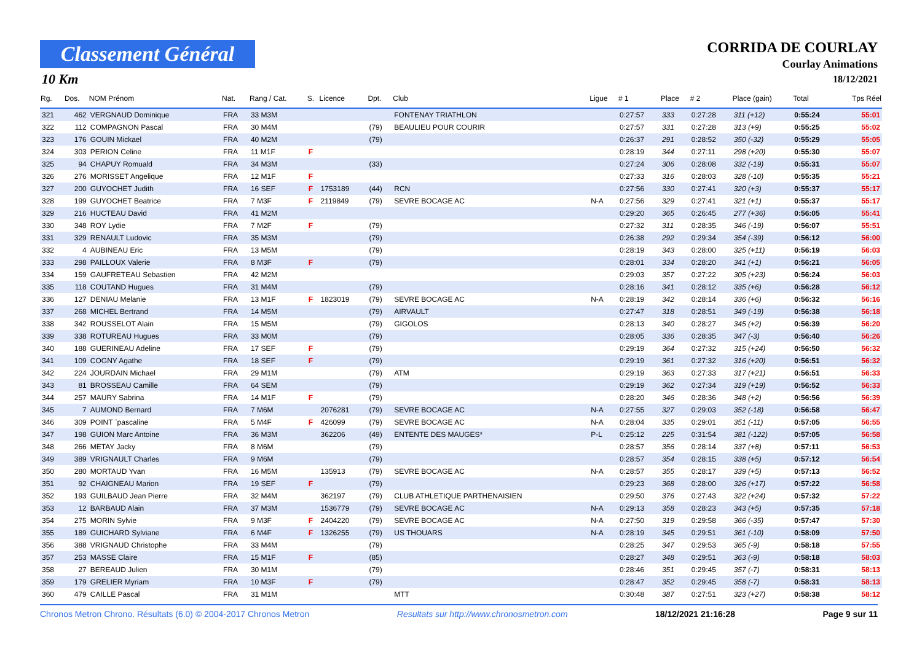Classement Général
10 Km
CORRIDA DE COURLAY
Courlay Animations
18/12/2021
| Rg. | Dos. | NOM Prénom | Nat. | Rang / Cat. | S. | Licence | Dpt. | Club | Ligue | # 1 | Place | # 2 | Place (gain) | Total | Tps Réel |
| --- | --- | --- | --- | --- | --- | --- | --- | --- | --- | --- | --- | --- | --- | --- | --- |
| 321 | 462 | VERGNAUD Dominique | FRA | 33 M3M | | | | FONTENAY TRIATHLON | | 0:27:57 | 333 | 0:27:28 | 311 (+12) | 0:55:24 | 55:01 |
| 322 | 112 | COMPAGNON Pascal | FRA | 30 M4M | | | (79) | BEAULIEU POUR COURIR | | 0:27:57 | 331 | 0:27:28 | 313 (+9) | 0:55:25 | 55:02 |
| 323 | 176 | GOUIN Mickael | FRA | 40 M2M | | | (79) | | | 0:26:37 | 291 | 0:28:52 | 350 (-32) | 0:55:29 | 55:05 |
| 324 | 303 | PERION Celine | FRA | 11 M1F | F | | | | | 0:28:19 | 344 | 0:27:11 | 298 (+20) | 0:55:30 | 55:07 |
| 325 | 94 | CHAPUY Romuald | FRA | 34 M3M | | | (33) | | | 0:27:24 | 306 | 0:28:08 | 332 (-19) | 0:55:31 | 55:07 |
| 326 | 276 | MORISSET Angelique | FRA | 12 M1F | F | | | | | 0:27:33 | 316 | 0:28:03 | 328 (-10) | 0:55:35 | 55:21 |
| 327 | 200 | GUYOCHET Judith | FRA | 16 SEF | F | 1753189 | (44) | RCN | | 0:27:56 | 330 | 0:27:41 | 320 (+3) | 0:55:37 | 55:17 |
| 328 | 199 | GUYOCHET Beatrice | FRA | 7 M3F | F | 2119849 | (79) | SEVRE BOCAGE AC | N-A | 0:27:56 | 329 | 0:27:41 | 321 (+1) | 0:55:37 | 55:17 |
| 329 | 216 | HUCTEAU David | FRA | 41 M2M | | | | | | 0:29:20 | 365 | 0:26:45 | 277 (+36) | 0:56:05 | 55:41 |
| 330 | 348 | ROY Lydie | FRA | 7 M2F | F | | (79) | | | 0:27:32 | 311 | 0:28:35 | 346 (-19) | 0:56:07 | 55:51 |
| 331 | 329 | RENAULT Ludovic | FRA | 35 M3M | | | (79) | | | 0:26:38 | 292 | 0:29:34 | 354 (-39) | 0:56:12 | 56:00 |
| 332 | 4 | AUBINEAU Eric | FRA | 13 M5M | | | (79) | | | 0:28:19 | 343 | 0:28:00 | 325 (+11) | 0:56:19 | 56:03 |
| 333 | 298 | PAILLOUX Valerie | FRA | 8 M3F | F | | (79) | | | 0:28:01 | 334 | 0:28:20 | 341 (+1) | 0:56:21 | 56:05 |
| 334 | 159 | GAUFRETEAU Sebastien | FRA | 42 M2M | | | | | | 0:29:03 | 357 | 0:27:22 | 305 (+23) | 0:56:24 | 56:03 |
| 335 | 118 | COUTAND Hugues | FRA | 31 M4M | | | (79) | | | 0:28:16 | 341 | 0:28:12 | 335 (+6) | 0:56:28 | 56:12 |
| 336 | 127 | DENIAU Melanie | FRA | 13 M1F | F | 1823019 | (79) | SEVRE BOCAGE AC | N-A | 0:28:19 | 342 | 0:28:14 | 336 (+6) | 0:56:32 | 56:16 |
| 337 | 268 | MICHEL Bertrand | FRA | 14 M5M | | | (79) | AIRVAULT | | 0:27:47 | 318 | 0:28:51 | 349 (-19) | 0:56:38 | 56:18 |
| 338 | 342 | ROUSSELOT Alain | FRA | 15 M5M | | | (79) | GIGOLOS | | 0:28:13 | 340 | 0:28:27 | 345 (+2) | 0:56:39 | 56:20 |
| 339 | 338 | ROTUREAU Hugues | FRA | 33 M0M | | | (79) | | | 0:28:05 | 336 | 0:28:35 | 347 (-3) | 0:56:40 | 56:26 |
| 340 | 188 | GUERINEAU Adeline | FRA | 17 SEF | F | | (79) | | | 0:29:19 | 364 | 0:27:32 | 315 (+24) | 0:56:50 | 56:32 |
| 341 | 109 | COGNY Agathe | FRA | 18 SEF | F | | (79) | | | 0:29:19 | 361 | 0:27:32 | 316 (+20) | 0:56:51 | 56:32 |
| 342 | 224 | JOURDAIN Michael | FRA | 29 M1M | | | (79) | ATM | | 0:29:19 | 363 | 0:27:33 | 317 (+21) | 0:56:51 | 56:33 |
| 343 | 81 | BROSSEAU Camille | FRA | 64 SEM | | | (79) | | | 0:29:19 | 362 | 0:27:34 | 319 (+19) | 0:56:52 | 56:33 |
| 344 | 257 | MAURY Sabrina | FRA | 14 M1F | F | | (79) | | | 0:28:20 | 346 | 0:28:36 | 348 (+2) | 0:56:56 | 56:39 |
| 345 | 7 | AUMOND Bernard | FRA | 7 M6M | | 2076281 | (79) | SEVRE BOCAGE AC | N-A | 0:27:55 | 327 | 0:29:03 | 352 (-18) | 0:56:58 | 56:47 |
| 346 | 309 | POINT ¨pascaline | FRA | 5 M4F | F | 426099 | (79) | SEVRE BOCAGE AC | N-A | 0:28:04 | 335 | 0:29:01 | 351 (-11) | 0:57:05 | 56:55 |
| 347 | 198 | GUION Marc Antoine | FRA | 36 M3M | | 362206 | (49) | ENTENTE DES MAUGES* | P-L | 0:25:12 | 225 | 0:31:54 | 381 (-122) | 0:57:05 | 56:58 |
| 348 | 266 | METAY Jacky | FRA | 8 M6M | | | (79) | | | 0:28:57 | 356 | 0:28:14 | 337 (+8) | 0:57:11 | 56:53 |
| 349 | 389 | VRIGNAULT Charles | FRA | 9 M6M | | | (79) | | | 0:28:57 | 354 | 0:28:15 | 338 (+5) | 0:57:12 | 56:54 |
| 350 | 280 | MORTAUD Yvan | FRA | 16 M5M | | 135913 | (79) | SEVRE BOCAGE AC | N-A | 0:28:57 | 355 | 0:28:17 | 339 (+5) | 0:57:13 | 56:52 |
| 351 | 92 | CHAIGNEAU Marion | FRA | 19 SEF | F | | (79) | | | 0:29:23 | 368 | 0:28:00 | 326 (+17) | 0:57:22 | 56:58 |
| 352 | 193 | GUILBAUD Jean Pierre | FRA | 32 M4M | | 362197 | (79) | CLUB ATHLETIQUE PARTHENAISIEN | | 0:29:50 | 376 | 0:27:43 | 322 (+24) | 0:57:32 | 57:22 |
| 353 | 12 | BARBAUD Alain | FRA | 37 M3M | | 1536779 | (79) | SEVRE BOCAGE AC | N-A | 0:29:13 | 358 | 0:28:23 | 343 (+5) | 0:57:35 | 57:18 |
| 354 | 275 | MORIN Sylvie | FRA | 9 M3F | F | 2404220 | (79) | SEVRE BOCAGE AC | N-A | 0:27:50 | 319 | 0:29:58 | 366 (-35) | 0:57:47 | 57:30 |
| 355 | 189 | GUICHARD Sylviane | FRA | 6 M4F | F | 1326255 | (79) | US THOUARS | N-A | 0:28:19 | 345 | 0:29:51 | 361 (-10) | 0:58:09 | 57:50 |
| 356 | 388 | VRIGNAUD Christophe | FRA | 33 M4M | | | (79) | | | 0:28:25 | 347 | 0:29:53 | 365 (-9) | 0:58:18 | 57:55 |
| 357 | 253 | MASSE Claire | FRA | 15 M1F | F | | (85) | | | 0:28:27 | 348 | 0:29:51 | 363 (-9) | 0:58:18 | 58:03 |
| 358 | 27 | BEREAUD Julien | FRA | 30 M1M | | | (79) | | | 0:28:46 | 351 | 0:29:45 | 357 (-7) | 0:58:31 | 58:13 |
| 359 | 179 | GRELIER Myriam | FRA | 10 M3F | F | | (79) | | | 0:28:47 | 352 | 0:29:45 | 358 (-7) | 0:58:31 | 58:13 |
| 360 | 479 | CAILLE Pascal | FRA | 31 M1M | | | | MTT | | 0:30:48 | 387 | 0:27:51 | 323 (+27) | 0:58:38 | 58:12 |
Chronos Metron Chrono. Résultats (6.0) © 2004-2017 Chronos Metron Resultats sur http://www.chronosmetron.com 18/12/2021 21:16:28 Page 9 sur 11